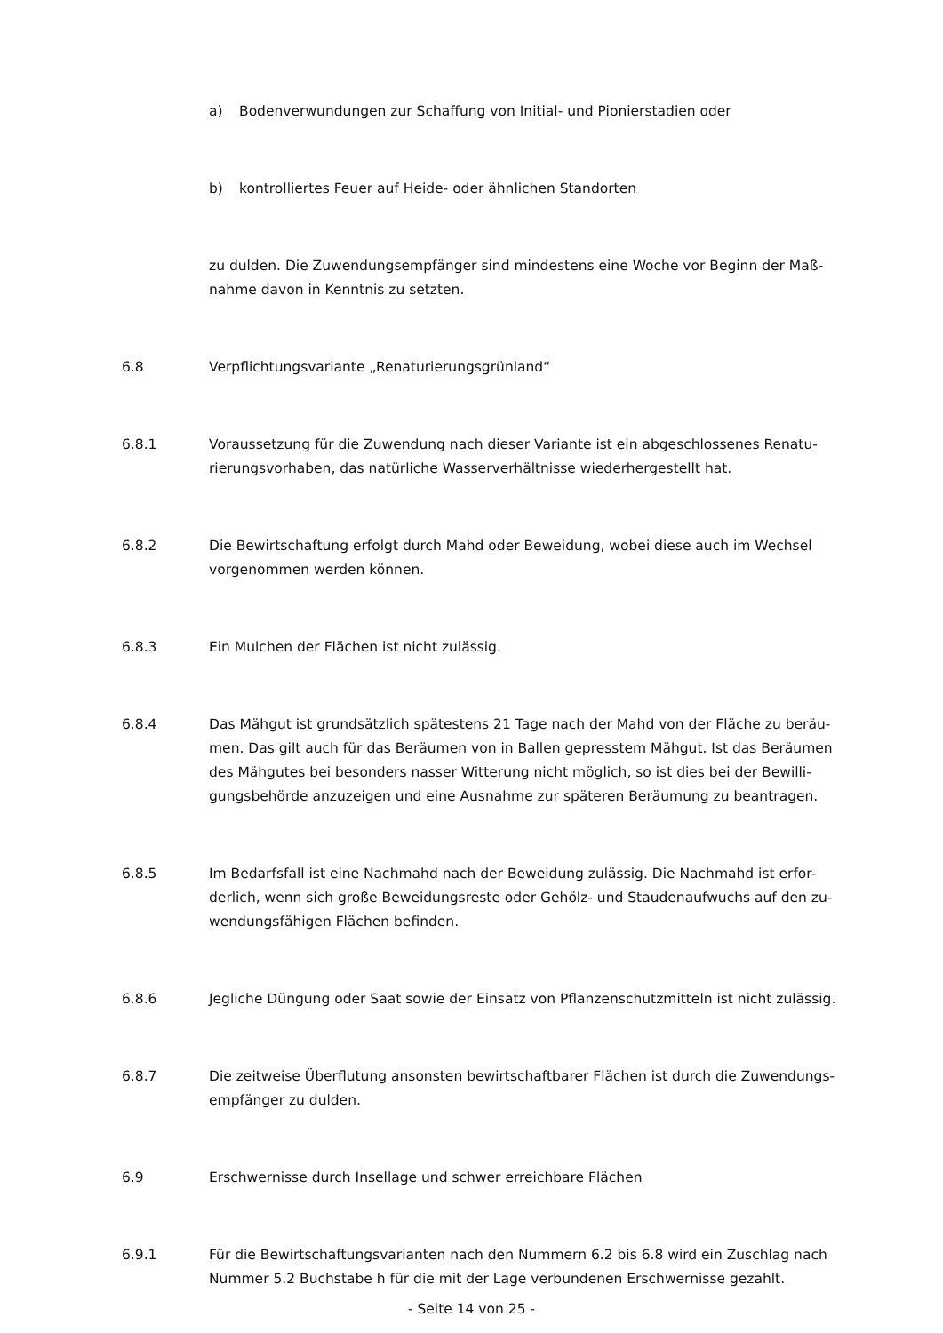a) Bodenverwundungen zur Schaffung von Initial- und Pionierstadien oder
b) kontrolliertes Feuer auf Heide- oder ähnlichen Standorten
zu dulden. Die Zuwendungsempfänger sind mindestens eine Woche vor Beginn der Maß-nahme davon in Kenntnis zu setzten.
6.8 Verpflichtungsvariante „Renaturierungsgrünland“
6.8.1 Voraussetzung für die Zuwendung nach dieser Variante ist ein abgeschlossenes Renatu-rierungsvorhaben, das natürliche Wasserverhältnisse wiederhergestellt hat.
6.8.2 Die Bewirtschaftung erfolgt durch Mahd oder Beweidung, wobei diese auch im Wechsel vorgenommen werden können.
6.8.3 Ein Mulchen der Flächen ist nicht zulässig.
6.8.4 Das Mähgut ist grundsätzlich spätestens 21 Tage nach der Mahd von der Fläche zu beräu-men. Das gilt auch für das Beräumen von in Ballen gepresstem Mähgut. Ist das Beräumen des Mähgutes bei besonders nasser Witterung nicht möglich, so ist dies bei der Bewilli-gungsbehörde anzuzeigen und eine Ausnahme zur späteren Beräumung zu beantragen.
6.8.5 Im Bedarfsfall ist eine Nachmahd nach der Beweidung zulässig. Die Nachmahd ist erfor-derlich, wenn sich große Beweidungsreste oder Gehölz- und Staudenaufwuchs auf den zu-wendungsfähigen Flächen befinden.
6.8.6 Jegliche Düngung oder Saat sowie der Einsatz von Pflanzenschutzmitteln ist nicht zulässig.
6.8.7 Die zeitweise Überflutung ansonsten bewirtschaftbarer Flächen ist durch die Zuwendungs-empfänger zu dulden.
6.9 Erschwernisse durch Insellage und schwer erreichbare Flächen
6.9.1 Für die Bewirtschaftungsvarianten nach den Nummern 6.2 bis 6.8 wird ein Zuschlag nach Nummer 5.2 Buchstabe h für die mit der Lage verbundenen Erschwernisse gezahlt.
- Seite 14 von 25 -